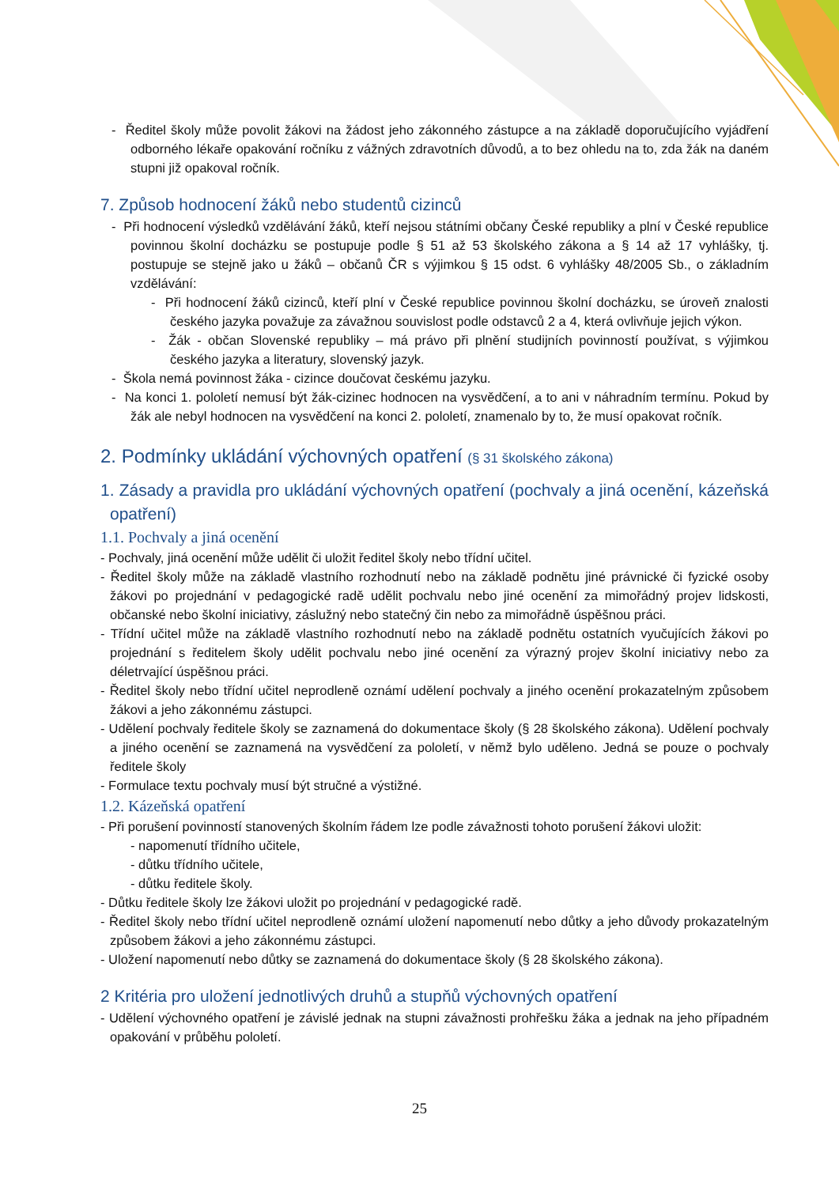- Ředitel školy může povolit žákovi na žádost jeho zákonného zástupce a na základě doporučujícího vyjádření odborného lékaře opakování ročníku z vážných zdravotních důvodů, a to bez ohledu na to, zda žák na daném stupni již opakoval ročník.
7. Způsob hodnocení žáků nebo studentů cizinců
- Při hodnocení výsledků vzdělávání žáků, kteří nejsou státními občany České republiky a plní v České republice povinnou školní docházku se postupuje podle § 51 až 53 školského zákona a § 14 až 17 vyhlášky, tj. postupuje se stejně jako u žáků – občanů ČR s výjimkou § 15 odst. 6 vyhlášky 48/2005 Sb., o základním vzdělávání:
- Při hodnocení žáků cizinců, kteří plní v České republice povinnou školní docházku, se úroveň znalosti českého jazyka považuje za závažnou souvislost podle odstavců 2 a 4, která ovlivňuje jejich výkon.
- Žák - občan Slovenské republiky – má právo při plnění studijních povinností používat, s výjimkou českého jazyka a literatury, slovenský jazyk.
- Škola nemá povinnost žáka - cizince doučovat českému jazyku.
- Na konci 1. pololetí nemusí být žák-cizinec hodnocen na vysvědčení, a to ani v náhradním termínu. Pokud by žák ale nebyl hodnocen na vysvědčení na konci 2. pololetí, znamenalo by to, že musí opakovat ročník.
2. Podmínky ukládání výchovných opatření (§ 31 školského zákona)
1. Zásady a pravidla pro ukládání výchovných opatření (pochvaly a jiná ocenění, kázeňská opatření)
1.1. Pochvaly a jiná ocenění
- Pochvaly, jiná ocenění může udělit či uložit ředitel školy nebo třídní učitel.
- Ředitel školy může na základě vlastního rozhodnutí nebo na základě podnětu jiné právnické či fyzické osoby žákovi po projednání v pedagogické radě udělit pochvalu nebo jiné ocenění za mimořádný projev lidskosti, občanské nebo školní iniciativy, záslužný nebo statečný čin nebo za mimořádně úspěšnou práci.
- Třídní učitel může na základě vlastního rozhodnutí nebo na základě podnětu ostatních vyučujících žákovi po projednání s ředitelem školy udělit pochvalu nebo jiné ocenění za výrazný projev školní iniciativy nebo za déletrvající úspěšnou práci.
- Ředitel školy nebo třídní učitel neprodleně oznámí udělení pochvaly a jiného ocenění prokazatelným způsobem žákovi a jeho zákonnému zástupci.
- Udělení pochvaly ředitele školy se zaznamená do dokumentace školy (§ 28 školského zákona). Udělení pochvaly a jiného ocenění se zaznamená na vysvědčení za pololetí, v němž bylo uděleno. Jedná se pouze o pochvaly ředitele školy
- Formulace textu pochvaly musí být stručné a výstižné.
1.2. Kázeňská opatření
- Při porušení povinností stanovených školním řádem lze podle závažnosti tohoto porušení žákovi uložit:
- napomenutí třídního učitele,
- důtku třídního učitele,
- důtku ředitele školy.
- Důtku ředitele školy lze žákovi uložit po projednání v pedagogické radě.
- Ředitel školy nebo třídní učitel neprodleně oznámí uložení napomenutí nebo důtky a jeho důvody prokazatelným způsobem žákovi a jeho zákonnému zástupci.
- Uložení napomenutí nebo důtky se zaznamená do dokumentace školy (§ 28 školského zákona).
2 Kritéria pro uložení jednotlivých druhů a stupňů výchovných opatření
- Udělení výchovného opatření je závislé jednak na stupni závažnosti prohřešku žáka a jednak na jeho případném opakování v průběhu pololetí.
25